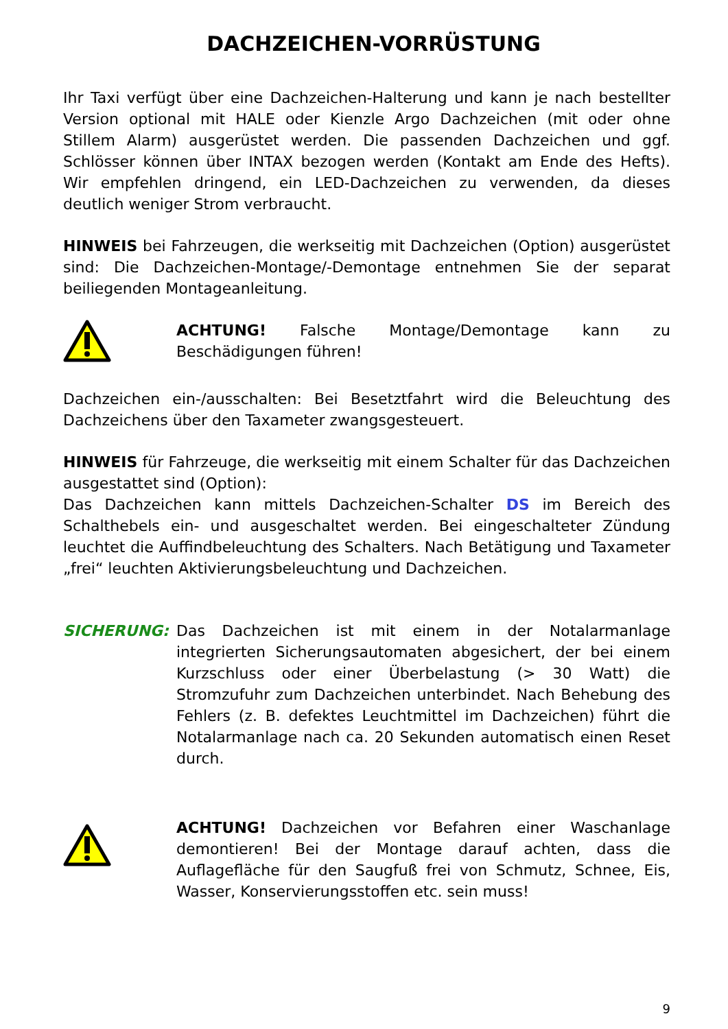DACHZEICHEN-VORRÜSTUNG
Ihr Taxi verfügt über eine Dachzeichen-Halterung und kann je nach bestellter Version optional mit HALE oder Kienzle Argo Dachzeichen (mit oder ohne Stillem Alarm) ausgerüstet werden. Die passenden Dachzeichen und ggf. Schlösser können über INTAX bezogen werden (Kontakt am Ende des Hefts). Wir empfehlen dringend, ein LED-Dachzeichen zu verwenden, da dieses deutlich weniger Strom verbraucht.
HINWEIS bei Fahrzeugen, die werkseitig mit Dachzeichen (Option) ausgerüstet sind: Die Dachzeichen-Montage/-Demontage entnehmen Sie der separat beiliegenden Montageanleitung.
ACHTUNG! Falsche Montage/Demontage kann zu Beschädigungen führen!
Dachzeichen ein-/ausschalten: Bei Besetztfahrt wird die Beleuchtung des Dachzeichens über den Taxameter zwangsgesteuert.
HINWEIS für Fahrzeuge, die werkseitig mit einem Schalter für das Dachzeichen ausgestattet sind (Option):
Das Dachzeichen kann mittels Dachzeichen-Schalter DS im Bereich des Schalthebels ein- und ausgeschaltet werden. Bei eingeschalteter Zündung leuchtet die Auffindbeleuchtung des Schalters. Nach Betätigung und Taxameter „frei“ leuchten Aktivierungsbeleuchtung und Dachzeichen.
SICHERUNG: Das Dachzeichen ist mit einem in der Notalarmanlage integrierten Sicherungsautomaten abgesichert, der bei einem Kurzschluss oder einer Überbelastung (> 30 Watt) die Stromzufuhr zum Dachzeichen unterbindet. Nach Behebung des Fehlers (z. B. defektes Leuchtmittel im Dachzeichen) führt die Notalarmanlage nach ca. 20 Sekunden automatisch einen Reset durch.
ACHTUNG! Dachzeichen vor Befahren einer Waschanlage demontieren! Bei der Montage darauf achten, dass die Auflagefläche für den Saugfuß frei von Schmutz, Schnee, Eis, Wasser, Konservierungsstoffen etc. sein muss!
9